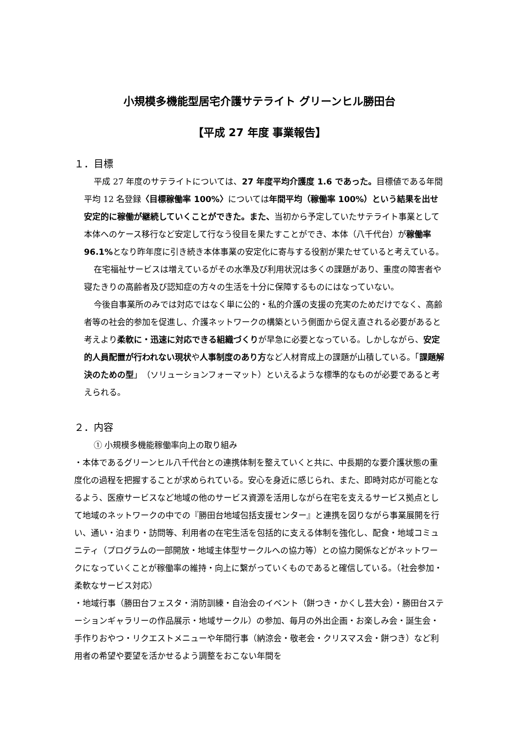小規模多機能型居宅介護サテライト グリーンヒル勝田台
【平成 27 年度 事業報告】
１．目標
平成 27 年度のサテライトについては、27 年度平均介護度 1.6 であった。目標値である年間平均 12 名登録〈目標稼働率 100%〉については年間平均（稼働率 100%）という結果を出せ安定的に稼働が継続していくことができた。また、当初から予定していたサテライト事業として本体へのケース移行など安定して行なう役目を果たすことができ、本体（八千代台）が稼働率 96.1% となり昨年度に引き続き本体事業の安定化に寄与する役割が果たせていると考えている。
在宅福祉サービスは増えているがその水準及び利用状況は多くの課題があり、重度の障害者や寝たきりの高齢者及び認知症の方々の生活を十分に保障するものにはなっていない。
今後自事業所のみでは対応ではなく単に公的・私的介護の支援の充実のためだけでなく、高齢者等の社会的参加を促進し、介護ネットワークの構築という側面から促え直される必要があると考えより柔軟に・迅速に対応できる組織づくりが早急に必要となっている。しかしながら、安定的人員配置が行われない現状や人事制度のあり方など人材育成上の課題が山積している。「課題解決のための型」（ソリューションフォーマット）といえるような標準的なものが必要であると考えられる。
２．内容
① 小規模多機能稼働率向上の取り組み
・本体であるグリーンヒル八千代台との連携体制を整えていくと共に、中長期的な要介護状態の重度化の過程を把握することが求められている。安心を身近に感じられ、また、即時対応が可能となるよう、医療サービスなど地域の他のサービス資源を活用しながら在宅を支えるサービス拠点として地域のネットワークの中での『勝田台地域包括支援センター』と連携を図りながら事業展開を行い、通い・泊まり・訪問等、利用者の在宅生活を包括的に支える体制を強化し、配食・地域コミュニティ（プログラムの一部開放・地域主体型サークルへの協力等）との協力関係などがネットワークになっていくことが稼働率の維持・向上に繋がっていくものであると確信している。（社会参加・柔軟なサービス対応）
・地域行事（勝田台フェスタ・消防訓練・自治会のイベント（餅つき・かくし芸大会）・勝田台ステーションギャラリーの作品展示・地域サークル）の参加、毎月の外出企画・お楽しみ会・誕生会・手作りおやつ・リクエストメニューや年間行事（納涼会・敬老会・クリスマス会・餅つき）など利用者の希望や要望を活かせるよう調整をおこない年間を